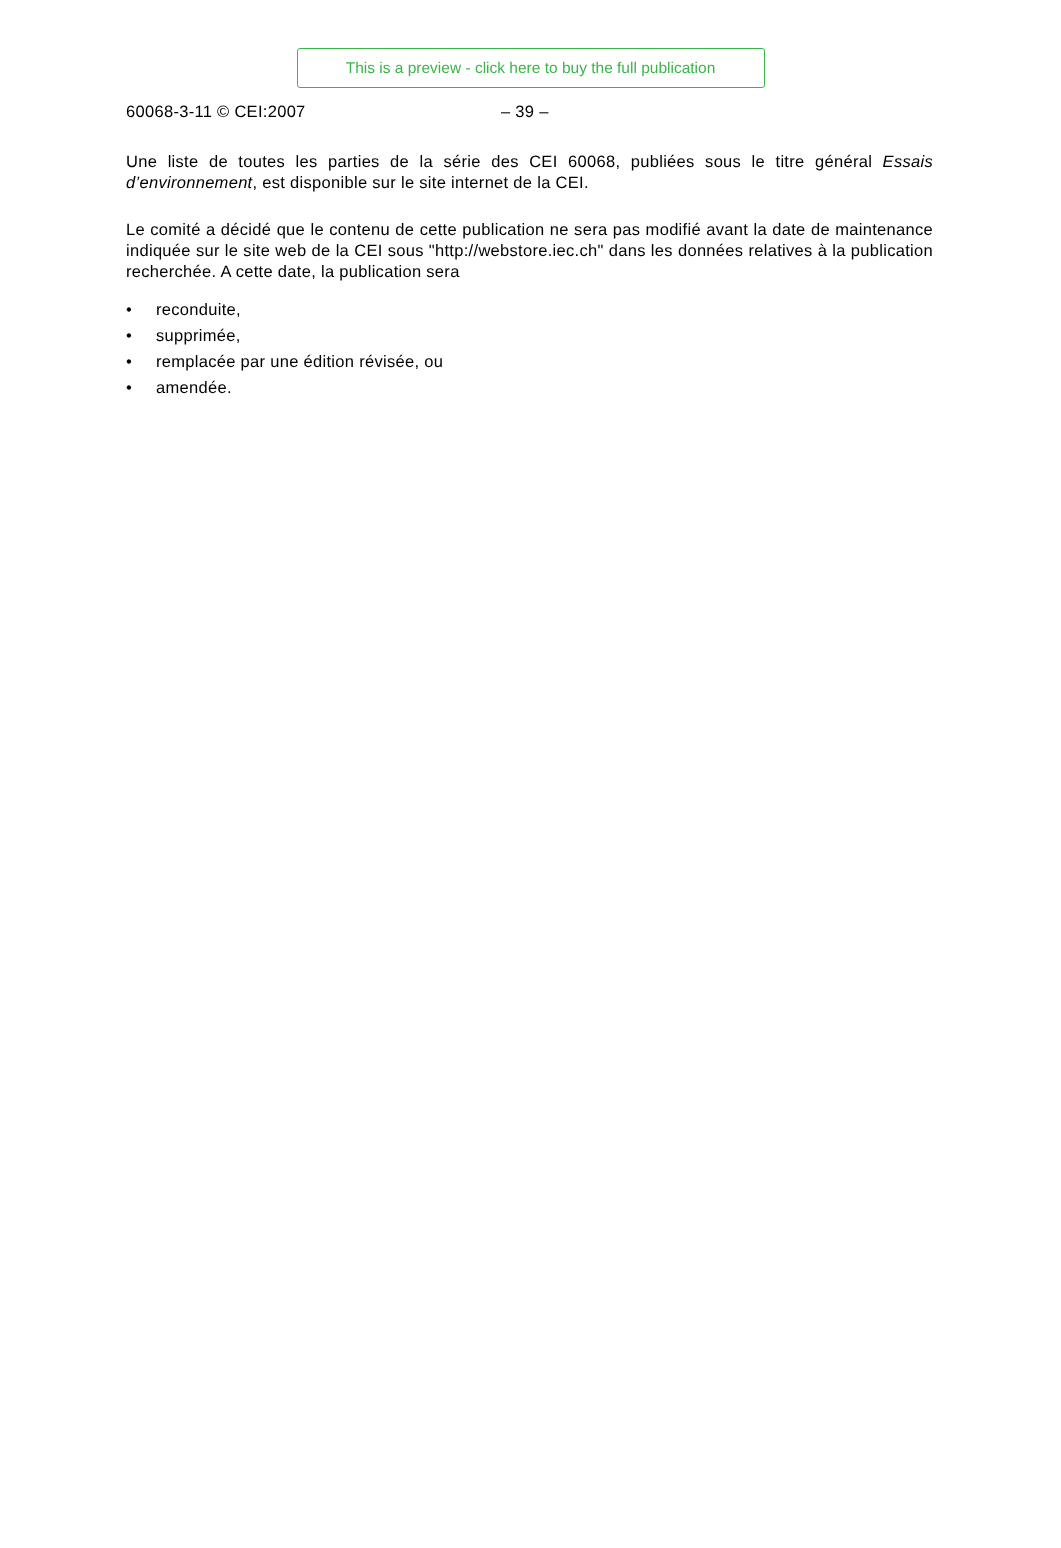This is a preview - click here to buy the full publication
60068-3-11 © CEI:2007 – 39 –
Une liste de toutes les parties de la série des CEI 60068, publiées sous le titre général Essais d’environnement, est disponible sur le site internet de la CEI.
Le comité a décidé que le contenu de cette publication ne sera pas modifié avant la date de maintenance indiquée sur le site web de la CEI sous "http://webstore.iec.ch" dans les données relatives à la publication recherchée. A cette date, la publication sera
• reconduite,
• supprimée,
• remplacée par une édition révisée, ou
• amendée.